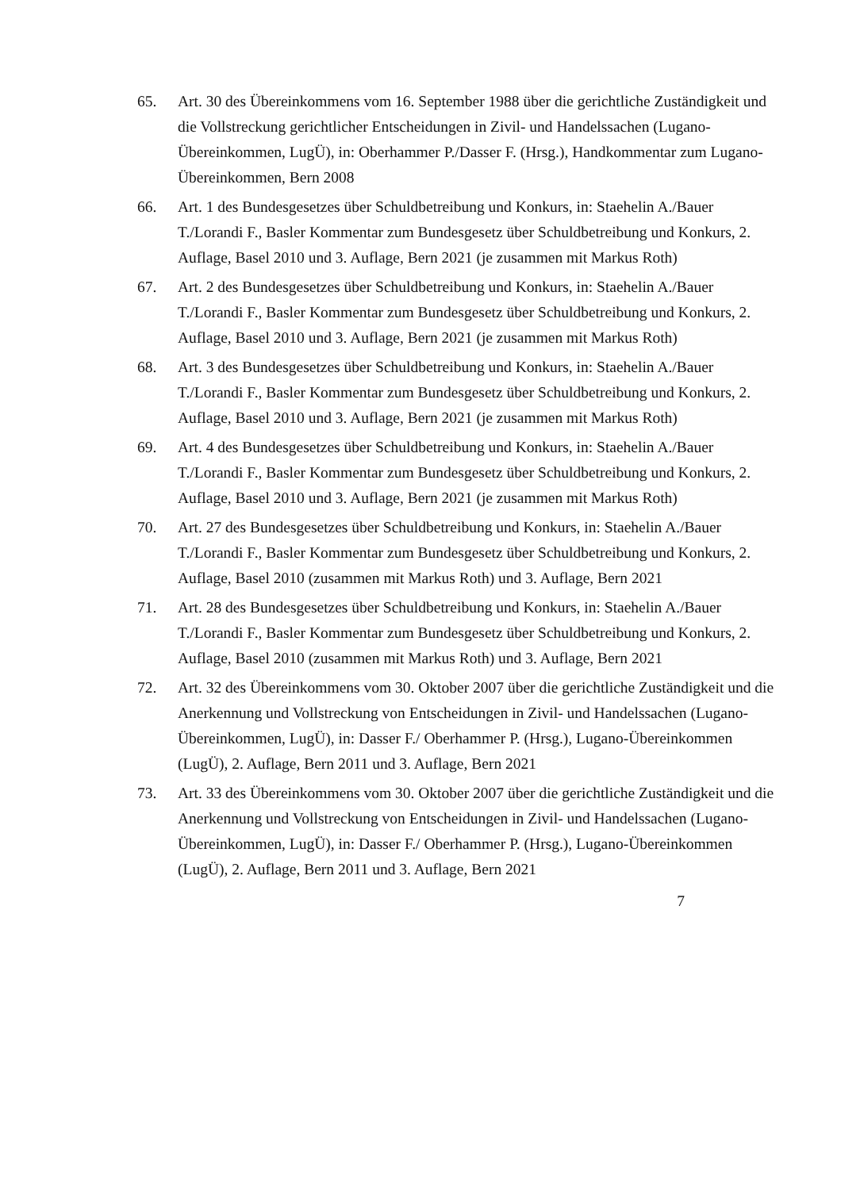65. Art. 30 des Übereinkommens vom 16. September 1988 über die gerichtliche Zuständigkeit und die Vollstreckung gerichtlicher Entscheidungen in Zivil- und Handelssachen (Lugano-Übereinkommen, LugÜ), in: Oberhammer P./Dasser F. (Hrsg.), Handkommentar zum Lugano-Übereinkommen, Bern 2008
66. Art. 1 des Bundesgesetzes über Schuldbetreibung und Konkurs, in: Staehelin A./Bauer T./Lorandi F., Basler Kommentar zum Bundesgesetz über Schuldbetreibung und Konkurs, 2. Auflage, Basel 2010 und 3. Auflage, Bern 2021 (je zusammen mit Markus Roth)
67. Art. 2 des Bundesgesetzes über Schuldbetreibung und Konkurs, in: Staehelin A./Bauer T./Lorandi F., Basler Kommentar zum Bundesgesetz über Schuldbetreibung und Konkurs, 2. Auflage, Basel 2010 und 3. Auflage, Bern 2021 (je zusammen mit Markus Roth)
68. Art. 3 des Bundesgesetzes über Schuldbetreibung und Konkurs, in: Staehelin A./Bauer T./Lorandi F., Basler Kommentar zum Bundesgesetz über Schuldbetreibung und Konkurs, 2. Auflage, Basel 2010 und 3. Auflage, Bern 2021 (je zusammen mit Markus Roth)
69. Art. 4 des Bundesgesetzes über Schuldbetreibung und Konkurs, in: Staehelin A./Bauer T./Lorandi F., Basler Kommentar zum Bundesgesetz über Schuldbetreibung und Konkurs, 2. Auflage, Basel 2010 und 3. Auflage, Bern 2021 (je zusammen mit Markus Roth)
70. Art. 27 des Bundesgesetzes über Schuldbetreibung und Konkurs, in: Staehelin A./Bauer T./Lorandi F., Basler Kommentar zum Bundesgesetz über Schuldbetreibung und Konkurs, 2. Auflage, Basel 2010 (zusammen mit Markus Roth) und 3. Auflage, Bern 2021
71. Art. 28 des Bundesgesetzes über Schuldbetreibung und Konkurs, in: Staehelin A./Bauer T./Lorandi F., Basler Kommentar zum Bundesgesetz über Schuldbetreibung und Konkurs, 2. Auflage, Basel 2010 (zusammen mit Markus Roth) und 3. Auflage, Bern 2021
72. Art. 32 des Übereinkommens vom 30. Oktober 2007 über die gerichtliche Zuständigkeit und die Anerkennung und Vollstreckung von Entscheidungen in Zivil- und Handelssachen (Lugano-Übereinkommen, LugÜ), in: Dasser F./ Oberhammer P. (Hrsg.), Lugano-Übereinkommen (LugÜ), 2. Auflage, Bern 2011 und 3. Auflage, Bern 2021
73. Art. 33 des Übereinkommens vom 30. Oktober 2007 über die gerichtliche Zuständigkeit und die Anerkennung und Vollstreckung von Entscheidungen in Zivil- und Handelssachen (Lugano-Übereinkommen, LugÜ), in: Dasser F./ Oberhammer P. (Hrsg.), Lugano-Übereinkommen (LugÜ), 2. Auflage, Bern 2011 und 3. Auflage, Bern 2021
7